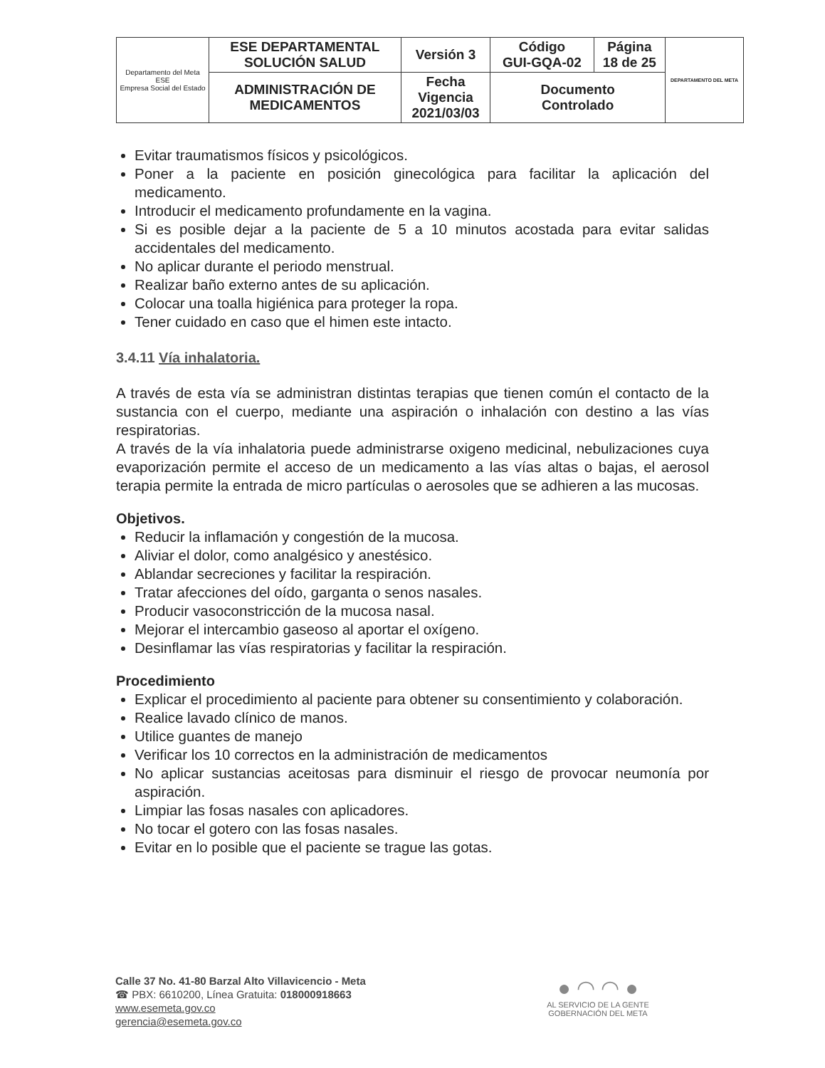| Departamento del Meta ESE Empresa Social del Estado | ESE DEPARTAMENTAL SOLUCIÓN SALUD | Versión 3 | Código GUI-GQA-02 | Página 18 de 25 | DEPARTAMENTO DEL META |
| | ADMINISTRACIÓN DE MEDICAMENTOS | Fecha Vigencia 2021/03/03 | Documento Controlado | | |
Evitar traumatismos físicos y psicológicos.
Poner a la paciente en posición ginecológica para facilitar la aplicación del medicamento.
Introducir el medicamento profundamente en la vagina.
Si es posible dejar a la paciente de 5 a 10 minutos acostada para evitar salidas accidentales del medicamento.
No aplicar durante el periodo menstrual.
Realizar baño externo antes de su aplicación.
Colocar una toalla higiénica para proteger la ropa.
Tener cuidado en caso que el himen este intacto.
3.4.11 Vía inhalatoria.
A través de esta vía se administran distintas terapias que tienen común el contacto de la sustancia con el cuerpo, mediante una aspiración o inhalación con destino a las vías respiratorias.
A través de la vía inhalatoria puede administrarse oxigeno medicinal, nebulizaciones cuya evaporización permite el acceso de un medicamento a las vías altas o bajas, el aerosol terapia permite la entrada de micro partículas o aerosoles que se adhieren a las mucosas.
Objetivos.
Reducir la inflamación y congestión de la mucosa.
Aliviar el dolor, como analgésico y anestésico.
Ablandar secreciones y facilitar la respiración.
Tratar afecciones del oído, garganta o senos nasales.
Producir vasoconstricción de la mucosa nasal.
Mejorar el intercambio gaseoso al aportar el oxígeno.
Desinflamar las vías respiratorias y facilitar la respiración.
Procedimiento
Explicar el procedimiento al paciente para obtener su consentimiento y colaboración.
Realice lavado clínico de manos.
Utilice guantes de manejo
Verificar los 10 correctos en la administración de medicamentos
No aplicar sustancias aceitosas para disminuir el riesgo de provocar neumonía por aspiración.
Limpiar las fosas nasales con aplicadores.
No tocar el gotero con las fosas nasales.
Evitar en lo posible que el paciente se trague las gotas.
Calle 37 No. 41-80 Barzal Alto Villavicencio - Meta
☎ PBX: 6610200, Línea Gratuita: 018000918663
www.esemeta.gov.co
gerencia@esemeta.gov.co
● ◠ ◠ ●
AL SERVICIO DE LA GENTE
GOBERNACIÓN DEL META